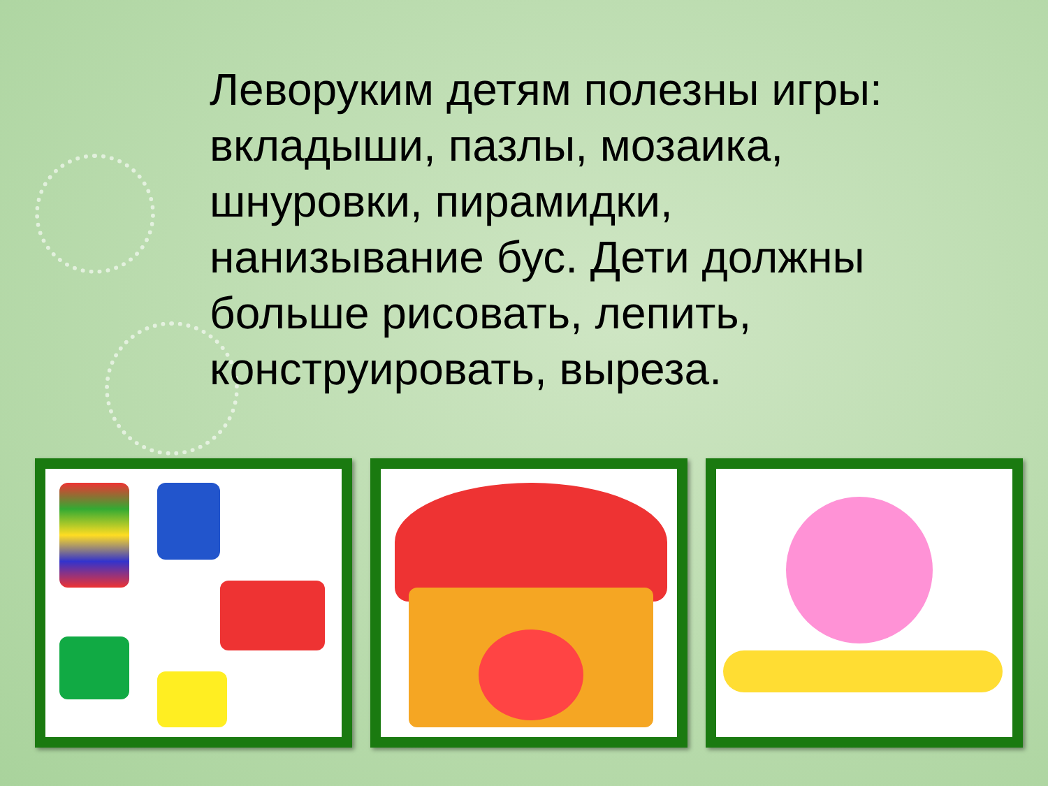Леворуким детям полезны игры: вкладыши, пазлы, мозаика, шнуровки, пирамидки, нанизывание бус. Дети должны больше рисовать, лепить, конструировать, выреза.